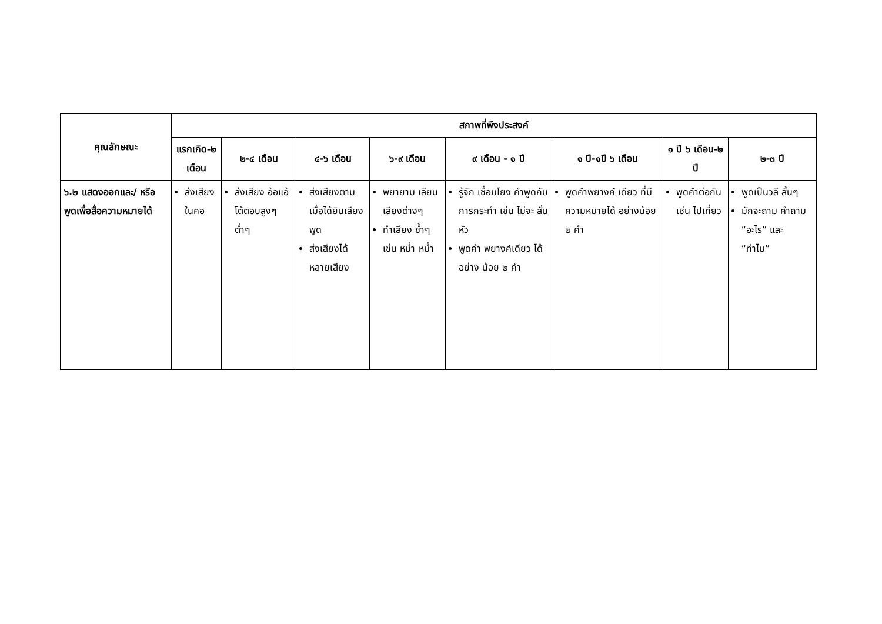| คุณลักษณะ | สภาพที่พึงประสงค์ | | | | | | | |
| --- | --- | --- | --- | --- | --- | --- | --- | --- |
| | แรกเกิด-๒ เดือน | ๒-๔ เดือน | ๔-๖ เดือน | ๖-๙ เดือน | ๙ เดือน - ๑ ปี | ๑ ปี-๑ปี ๖ เดือน | ๑ ปี ๖ เดือน-๒ ปี | ๒-๓ ปี |
| ๖.๒ แสดงออกและ/ หรือพูดเพื่อสื่อความหมายได้ | ส่งเสียงในคอ | ส่งเสียง อ้อแอ้ โต้ตอบสูงๆ ต่ำๆ | ส่งเสียงตาม เมื่อได้ยินเสียงพูด ส่งเสียงได้หลายเสียง | พยายาม เลียนเสียงต่างๆ ทำเสียง ซ้ำๆ เช่น หม่ำ หม่ำ | รู้จัก เชื่อมโยง คำพูดกับ การกระทำ เช่น ไม่จะ สั่นหัว พูดคำ พยางค์เดียว ได้อย่าง น้อย ๒ คำ | พูดคำพยางค์ เดียว ที่มี ความหมายได้ อย่างน้อย ๒ คำ | พูดคำต่อกัน เช่น ไปเที่ยว | พูดเป็นวลี สั้นๆ มักจะถาม คำถาม “อะไร” และ “ทำไม” |